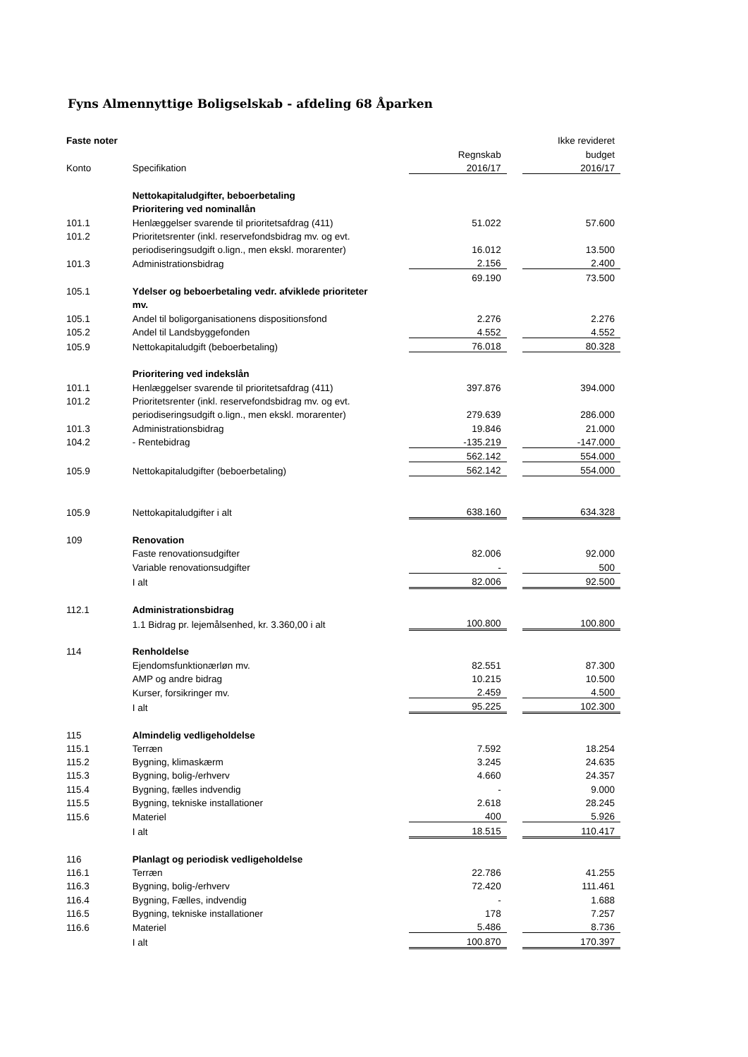Fyns Almennyttige Boligselskab - afdeling 68 Åparken
| Faste noter | | | | | Ikke revideret |
| | | | Regnskab | | budget |
| Konto | Specifikation | | 2016/17 | | 2016/17 |
| | Nettokapitaludgifter, beboerbetaling | | | | |
| | Prioritering ved nominallån | | | | |
| 101.1 | Henlæggelser svarende til prioritetsafdrag (411) | | 51.022 | | 57.600 |
| 101.2 | Prioritetsrenter (inkl. reservefondsbidrag mv. og evt. | | | | |
| | periodiseringsudgift o.lign., men ekskl. morarenter) | | 16.012 | | 13.500 |
| 101.3 | Administrationsbidrag | | 2.156 | | 2.400 |
| | | | 69.190 | | 73.500 |
| 105.1 | Ydelser og beboerbetaling vedr. afviklede prioriteter | | | | |
| | mv. | | | | |
| 105.1 | Andel til boligorganisationens dispositionsfond | | 2.276 | | 2.276 |
| 105.2 | Andel til Landsbyggefonden | | 4.552 | | 4.552 |
| 105.9 | Nettokapitaludgift (beboerbetaling) | | 76.018 | | 80.328 |
| | Prioritering ved indekslån | | | | |
| 101.1 | Henlæggelser svarende til prioritetsafdrag (411) | | 397.876 | | 394.000 |
| 101.2 | Prioritetsrenter (inkl. reservefondsbidrag mv. og evt. | | | | |
| | periodiseringsudgift o.lign., men ekskl. morarenter) | | 279.639 | | 286.000 |
| 101.3 | Administrationsbidrag | | 19.846 | | 21.000 |
| 104.2 | - Rentebidrag | | -135.219 | | -147.000 |
| | | | 562.142 | | 554.000 |
| 105.9 | Nettokapitaludgifter (beboerbetaling) | | 562.142 | | 554.000 |
| 105.9 | Nettokapitaludgifter i alt | | 638.160 | | 634.328 |
| 109 | Renovation | | | | |
| | Faste renovationsudgifter | | 82.006 | | 92.000 |
| | Variable renovationsudgifter | | - | | 500 |
| | I alt | | 82.006 | | 92.500 |
| 112.1 | Administrationsbidrag | | | | |
| | 1.1 Bidrag pr. lejemålsenhed, kr. 3.360,00 i alt | | 100.800 | | 100.800 |
| 114 | Renholdelse | | | | |
| | Ejendomsfunktionærløn mv. | | 82.551 | | 87.300 |
| | AMP og andre bidrag | | 10.215 | | 10.500 |
| | Kurser, forsikringer mv. | | 2.459 | | 4.500 |
| | I alt | | 95.225 | | 102.300 |
| 115 | Almindelig vedligeholdelse | | | | |
| 115.1 | Terræn | | 7.592 | | 18.254 |
| 115.2 | Bygning, klimaskærm | | 3.245 | | 24.635 |
| 115.3 | Bygning, bolig-/erhverv | | 4.660 | | 24.357 |
| 115.4 | Bygning, fælles indvendig | | - | | 9.000 |
| 115.5 | Bygning, tekniske installationer | | 2.618 | | 28.245 |
| 115.6 | Materiel | | 400 | | 5.926 |
| | I alt | | 18.515 | | 110.417 |
| 116 | Planlagt og periodisk vedligeholdelse | | | | |
| 116.1 | Terræn | | 22.786 | | 41.255 |
| 116.3 | Bygning, bolig-/erhverv | | 72.420 | | 111.461 |
| 116.4 | Bygning, Fælles, indvendig | | - | | 1.688 |
| 116.5 | Bygning, tekniske installationer | | 178 | | 7.257 |
| 116.6 | Materiel | | 5.486 | | 8.736 |
| | I alt | | 100.870 | | 170.397 |